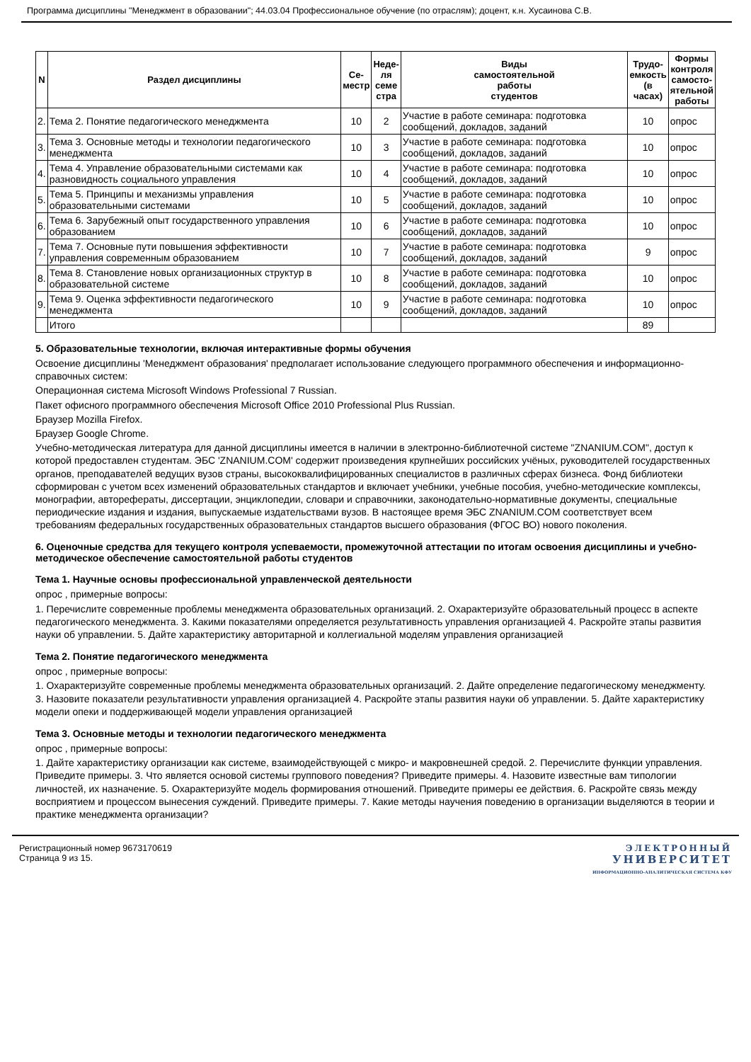Программа дисциплины "Менеджмент в образовании"; 44.03.04 Профессиональное обучение (по отраслям); доцент, к.н. Хусаинова С.В.
| N | Раздел дисциплины | Се- местр | Неде- ля семе стра | Виды самостоятельной работы студентов | Трудо- емкость (в часах) | Формы контроля самосто- ятельной работы |
| --- | --- | --- | --- | --- | --- | --- |
| 2. | Тема 2. Понятие педагогического менеджмента | 10 | 2 | Участие в работе семинара: подготовка сообщений, докладов, заданий | 10 | опрос |
| 3. | Тема 3. Основные методы и технологии педагогического менеджмента | 10 | 3 | Участие в работе семинара: подготовка сообщений, докладов, заданий | 10 | опрос |
| 4. | Тема 4. Управление образовательными системами как разновидность социального управления | 10 | 4 | Участие в работе семинара: подготовка сообщений, докладов, заданий | 10 | опрос |
| 5. | Тема 5. Принципы и механизмы управления образовательными системами | 10 | 5 | Участие в работе семинара: подготовка сообщений, докладов, заданий | 10 | опрос |
| 6. | Тема 6. Зарубежный опыт государственного управления образованием | 10 | 6 | Участие в работе семинара: подготовка сообщений, докладов, заданий | 10 | опрос |
| 7. | Тема 7. Основные пути повышения эффективности управления современным образованием | 10 | 7 | Участие в работе семинара: подготовка сообщений, докладов, заданий | 9 | опрос |
| 8. | Тема 8. Становление новых организационных структур в образовательной системе | 10 | 8 | Участие в работе семинара: подготовка сообщений, докладов, заданий | 10 | опрос |
| 9. | Тема 9. Оценка эффективности педагогического менеджмента | 10 | 9 | Участие в работе семинара: подготовка сообщений, докладов, заданий | 10 | опрос |
| | Итого | | | | 89 | |
5. Образовательные технологии, включая интерактивные формы обучения
Освоение дисциплины 'Менеджмент образования' предполагает использование следующего программного обеспечения и информационно-справочных систем:
Операционная система Microsoft Windows Professional 7 Russian.
Пакет офисного программного обеспечения Microsoft Office 2010 Professional Plus Russian.
Браузер Mozilla Firefox.
Браузер Google Chrome.
Учебно-методическая литература для данной дисциплины имеется в наличии в электронно-библиотечной системе "ZNANIUM.COM", доступ к которой предоставлен студентам. ЭБС 'ZNANIUM.COM' содержит произведения крупнейших российских учёных, руководителей государственных органов, преподавателей ведущих вузов страны, высококвалифицированных специалистов в различных сферах бизнеса. Фонд библиотеки сформирован с учетом всех изменений образовательных стандартов и включает учебники, учебные пособия, учебно-методические комплексы, монографии, авторефераты, диссертации, энциклопедии, словари и справочники, законодательно-нормативные документы, специальные периодические издания и издания, выпускаемые издательствами вузов. В настоящее время ЭБС ZNANIUM.COM соответствует всем требованиям федеральных государственных образовательных стандартов высшего образования (ФГОС ВО) нового поколения.
6. Оценочные средства для текущего контроля успеваемости, промежуточной аттестации по итогам освоения дисциплины и учебно-методическое обеспечение самостоятельной работы студентов
Тема 1. Научные основы профессиональной управленческой деятельности
опрос , примерные вопросы:
1. Перечислите современные проблемы менеджмента образовательных организаций. 2. Охарактеризуйте образовательный процесс в аспекте педагогического менеджмента. 3. Какими показателями определяется результативность управления организацией 4. Раскройте этапы развития науки об управлении. 5. Дайте характеристику авторитарной и коллегиальной моделям управления организацией
Тема 2. Понятие педагогического менеджмента
опрос , примерные вопросы:
1. Охарактеризуйте современные проблемы менеджмента образовательных организаций. 2. Дайте определение педагогическому менеджменту. 3. Назовите показатели результативности управления организацией 4. Раскройте этапы развития науки об управлении. 5. Дайте характеристику модели опеки и поддерживающей модели управления организацией
Тема 3. Основные методы и технологии педагогического менеджмента
опрос , примерные вопросы:
1. Дайте характеристику организации как системе, взаимодействующей с микро- и макровнешней средой. 2. Перечислите функции управления. Приведите примеры. 3. Что является основой системы группового поведения? Приведите примеры. 4. Назовите известные вам типологии личностей, их назначение. 5. Охарактеризуйте модель формирования отношений. Приведите примеры ее действия. 6. Раскройте связь между восприятием и процессом вынесения суждений. Приведите примеры. 7. Какие методы научения поведению в организации выделяются в теории и практике менеджмента организации?
Регистрационный номер 9673170619
Страница 9 из 15.
ЭЛЕКТРОННЫЙ
УНИВЕРСИТЕТ
ИНФОРМАЦИОННО-АНАЛИТИЧЕСКАЯ СИСТЕМА КФУ